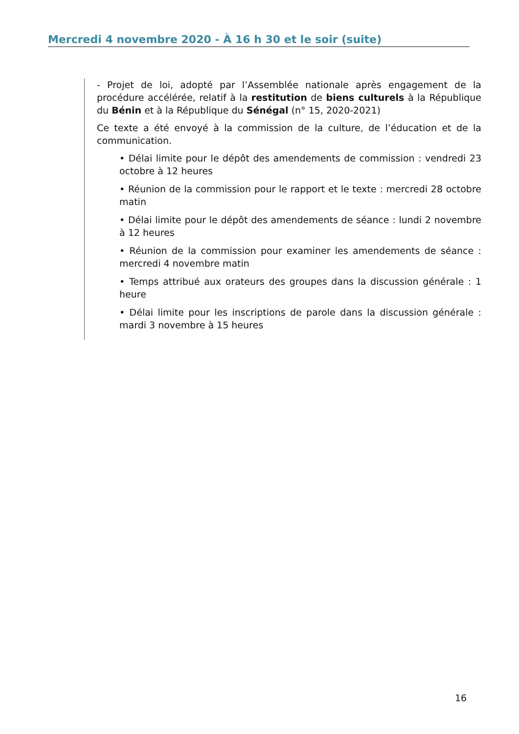Mercredi 4 novembre 2020 - À 16 h 30 et le soir (suite)
- Projet de loi, adopté par l’Assemblée nationale après engagement de la procédure accélérée, relatif à la restitution de biens culturels à la République du Bénin et à la République du Sénégal (n° 15, 2020-2021)
Ce texte a été envoyé à la commission de la culture, de l’éducation et de la communication.
• Délai limite pour le dépôt des amendements de commission : vendredi 23 octobre à 12 heures
• Réunion de la commission pour le rapport et le texte : mercredi 28 octobre matin
• Délai limite pour le dépôt des amendements de séance : lundi 2 novembre à 12 heures
• Réunion de la commission pour examiner les amendements de séance : mercredi 4 novembre matin
• Temps attribué aux orateurs des groupes dans la discussion générale : 1 heure
• Délai limite pour les inscriptions de parole dans la discussion générale : mardi 3 novembre à 15 heures
16